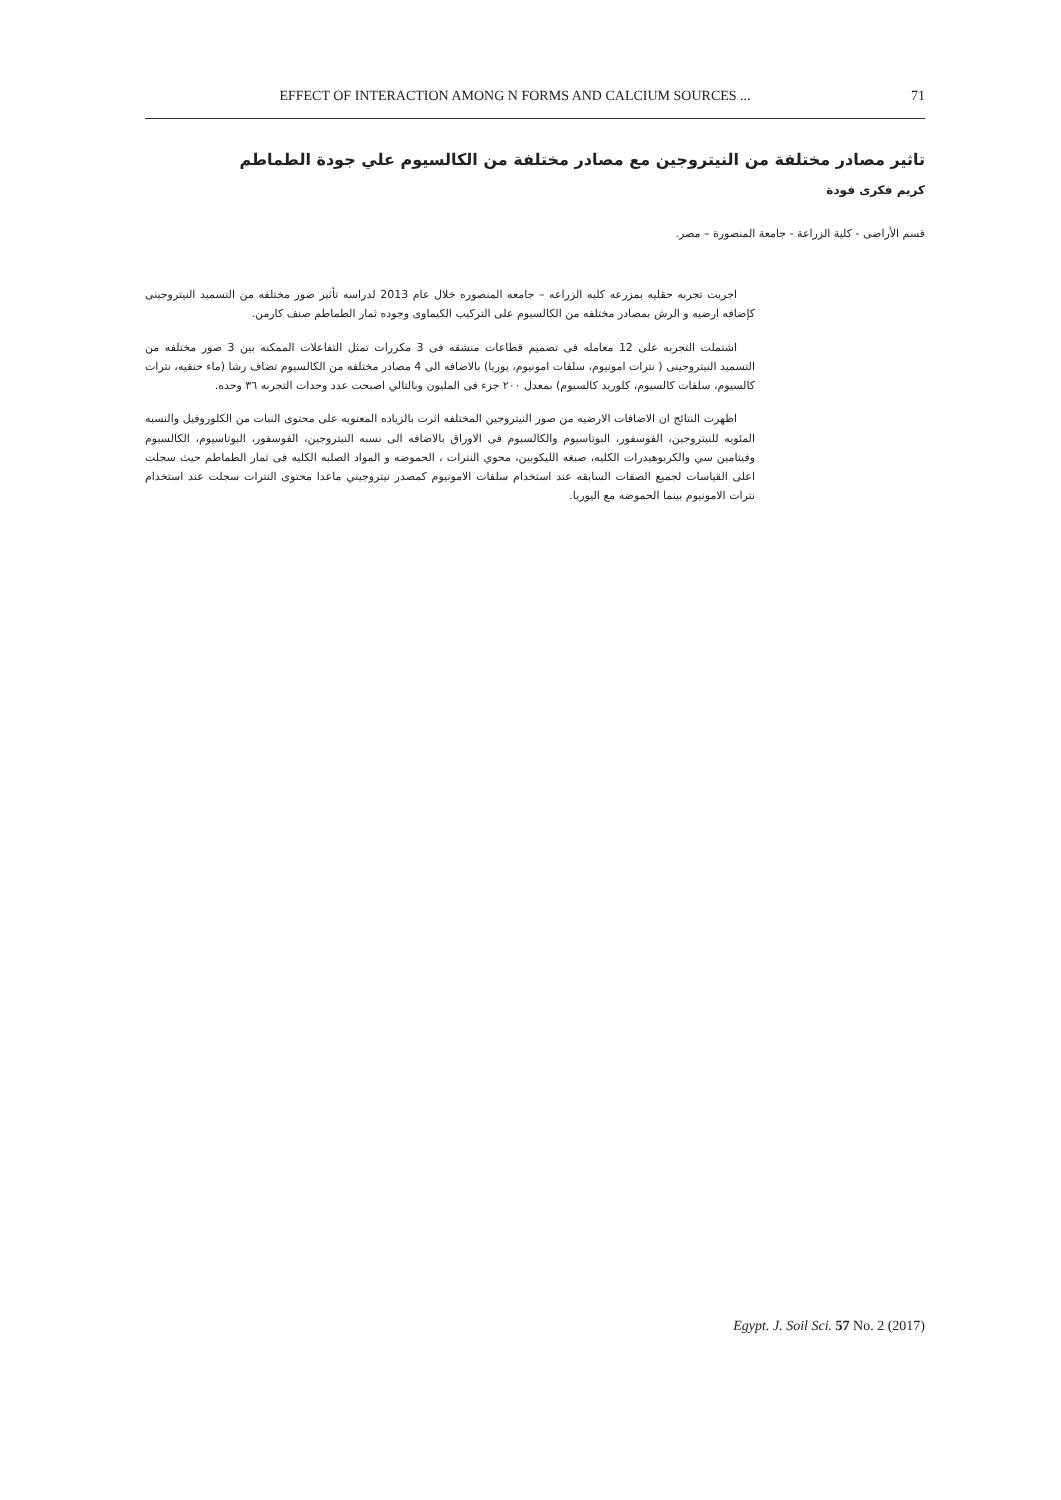EFFECT OF INTERACTION AMONG N FORMS AND CALCIUM SOURCES ...
71
تاثير مصادر مختلفة من النيتروجين مع مصادر مختلفة من الكالسيوم علي جودة الطماطم
كريم فكرى فودة
قسم الأراضى - كلية الزراعة - جامعة المنصورة – مصر.
اجريت تجربه حقليه بمزرعه كليه الزراعه – جامعه المنصوره خلال عام 2013 لدراسه تأثير صور مختلفه من التسميد النيتروجينى كإضافه ارضيه و الرش بمصادر مختلفه من الكالسيوم على التركيب الكيماوى وجوده ثمار الطماطم صنف كارمن.
اشتملت التجربه على 12 معامله فى تصميم قطاعات منشقه فى 3 مكررات تمثل التفاعلات الممكنه بين 3 صور مختلفه من التسميد النيتروجينى ( نترات امونيوم، سلفات امونيوم، يوريا) بالاضافه الى 4 مصادر مختلفه من الكالسيوم تضاف رشا (ماء حنفيه، نترات كالسيوم، سلفات كالسيوم، كلوريد كالسيوم) بمعدل ٢٠٠ جزء فى المليون وبالتالي اصبحت عدد وحدات التجربه ٣٦ وحده.
اظهرت النتائج ان الاضافات الارضيه من صور النيتروجين المختلفه اثرت بالزياده المعنويه على محتوى النبات من الكلوروفيل والنسبه المئويه للنيتروجين، الفوسفور، البوتاسيوم والكالسيوم فى الاوراق بالاضافه الى نسبه النيتروجين، الفوسفور، البوتاسيوم، الكالسيوم وفيتامين سي والكربوهيدرات الكليه، صبغه الليكوبين، محوي النترات ، الحموضه و المواد الصلبه الكليه فى ثمار الطماطم حيث سجلت اعلى القياسات لجميع الصفات السابقه عند استخدام سلفات الامونيوم كمصدر نيتروجيني ماعدا محتوى النترات سجلت عند استخدام نترات الامونيوم بينما الحموضه مع اليوريا.
Egypt. J. Soil Sci. 57 No. 2 (2017)